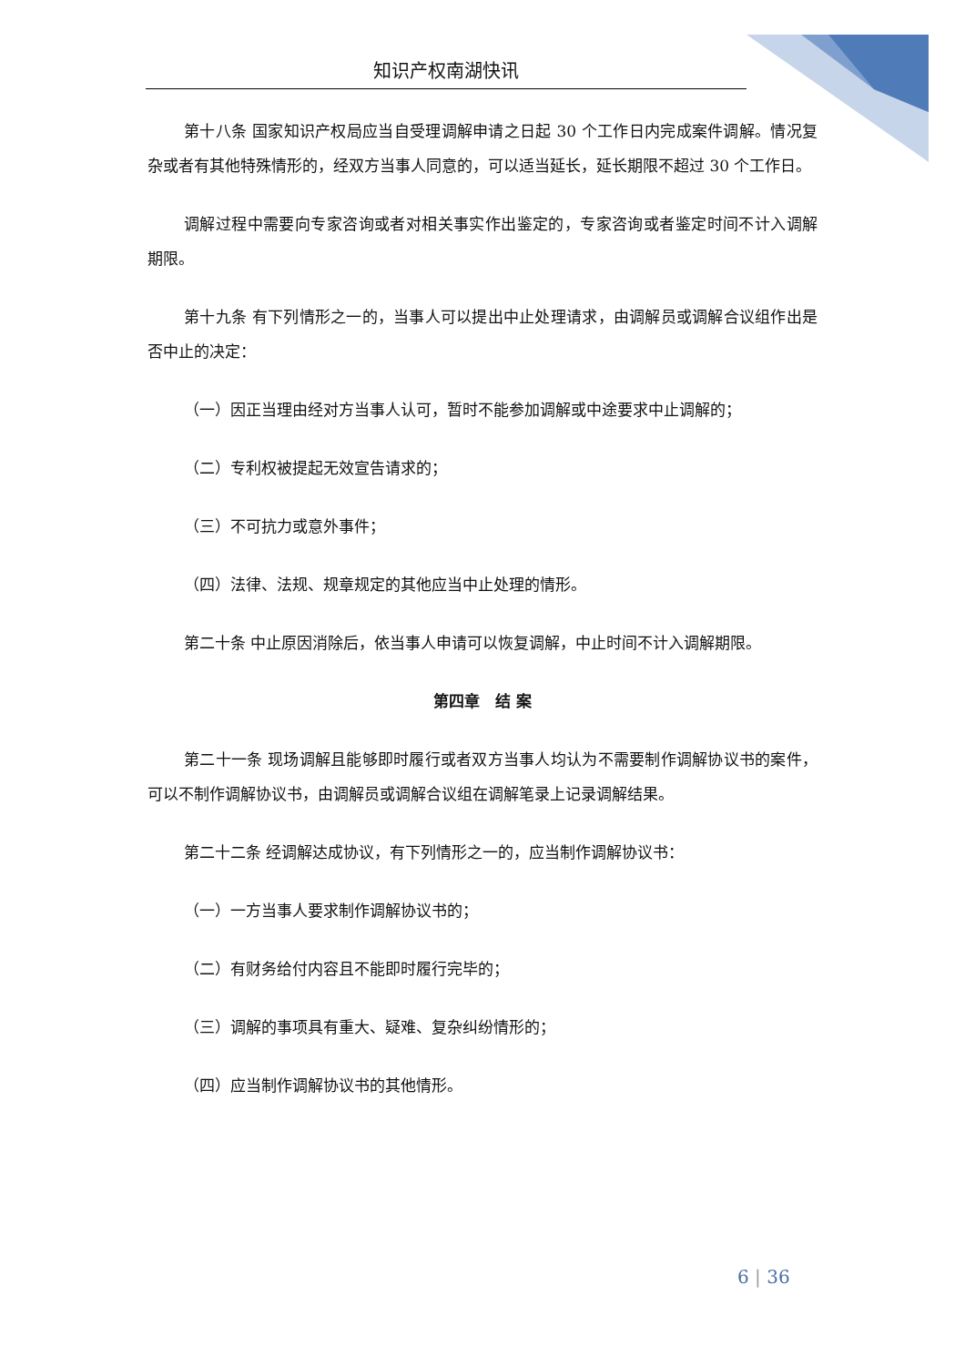知识产权南湖快讯
第十八条 国家知识产权局应当自受理调解申请之日起 30 个工作日内完成案件调解。情况复杂或者有其他特殊情形的，经双方当事人同意的，可以适当延长，延长期限不超过 30 个工作日。
调解过程中需要向专家咨询或者对相关事实作出鉴定的，专家咨询或者鉴定时间不计入调解期限。
第十九条 有下列情形之一的，当事人可以提出中止处理请求，由调解员或调解合议组作出是否中止的决定：
（一）因正当理由经对方当事人认可，暂时不能参加调解或中途要求中止调解的；
（二）专利权被提起无效宣告请求的；
（三）不可抗力或意外事件；
（四）法律、法规、规章规定的其他应当中止处理的情形。
第二十条 中止原因消除后，依当事人申请可以恢复调解，中止时间不计入调解期限。
第四章　结 案
第二十一条 现场调解且能够即时履行或者双方当事人均认为不需要制作调解协议书的案件，可以不制作调解协议书，由调解员或调解合议组在调解笔录上记录调解结果。
第二十二条 经调解达成协议，有下列情形之一的，应当制作调解协议书：
（一）一方当事人要求制作调解协议书的；
（二）有财务给付内容且不能即时履行完毕的；
（三）调解的事项具有重大、疑难、复杂纠纷情形的；
（四）应当制作调解协议书的其他情形。
6 | 36